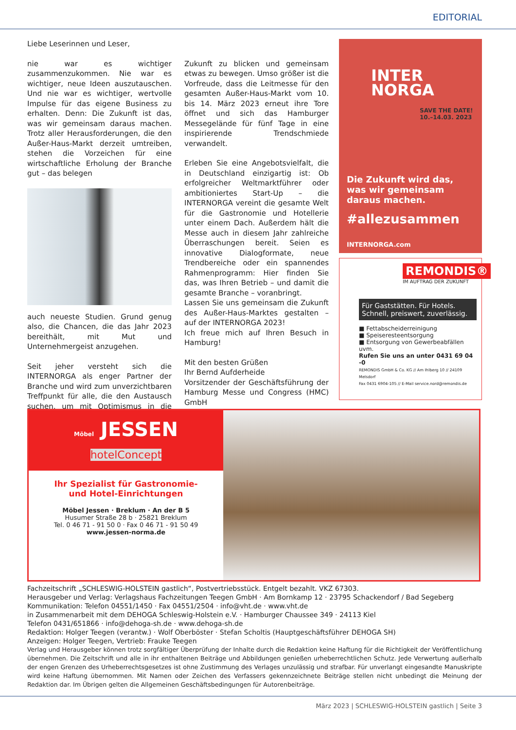EDITORIAL
Liebe Leserinnen und Leser,
nie war es wichtiger zusammenzukommen. Nie war es wichtiger, neue Ideen auszutauschen. Und nie war es wichtiger, wertvolle Impulse für das eigene Business zu erhalten. Denn: Die Zukunft ist das, was wir gemeinsam daraus machen. Trotz aller Herausforderungen, die den Außer-Haus-Markt derzeit umtreiben, stehen die Vorzeichen für eine wirtschaftliche Erholung der Branche gut – das belegen
auch neueste Studien. Grund genug also, die Chancen, die das Jahr 2023 bereithält, mit Mut und Unternehmergeist anzugehen.
Seit jeher versteht sich die INTERNORGA als enger Partner der Branche und wird zum unverzichtbaren Treffpunkt für alle, die den Austausch suchen, um mit Optimismus in die Zukunft zu blicken und gemeinsam etwas zu bewegen. Umso größer ist die Vorfreude, dass die Leitmesse für den gesamten Außer-Haus-Markt vom 10. bis 14. März 2023 erneut ihre Tore öffnet und sich das Hamburger Messegelände für fünf Tage in eine inspirierende Trendschmiede verwandelt.
Erleben Sie eine Angebotsvielfalt, die in Deutschland einzigartig ist: Ob erfolgreicher Weltmarktführer oder ambitioniertes Start-Up – die INTERNORGA vereint die gesamte Welt für die Gastronomie und Hotellerie unter einem Dach. Außerdem hält die Messe auch in diesem Jahr zahlreiche Überraschungen bereit. Seien es innovative Dialogformate, neue Trendbereiche oder ein spannendes Rahmenprogramm: Hier finden Sie das, was Ihren Betrieb – und damit die gesamte Branche – voranbringt.
Lassen Sie uns gemeinsam die Zukunft des Außer-Haus-Marktes gestalten – auf der INTERNORGA 2023!
Ich freue mich auf Ihren Besuch in Hamburg!
Mit den besten Grüßen
Ihr Bernd Aufderheide
Vorsitzender der Geschäftsführung der Hamburg Messe und Congress (HMC) GmbH
INTER
NORGA
SAVE THE DATE! 10.–14.03. 2023
Die Zukunft wird das, was wir gemeinsam daraus machen.
#allezusammen
INTERNORGA.com
REMONDIS®
IM AUFTRAG DER ZUKUNFT
Für Gaststätten. Für Hotels. Schnell, preiswert, zuverlässig.
■ Fettabscheiderreinigung
■ Speiseresteentsorgung
■ Entsorgung von Gewerbeabfällen uvm.
Rufen Sie uns an unter 0431 69 04 -0
REMONDIS GmbH & Co. KG // Am Ihlberg 10 // 24109 Melsdorf
Fax 0431 6904-105 // E-Mail service.nord@remondis.de
Möbel JESSEN hotelConcept
Ihr Spezialist für Gastronomie-
und Hotel-Einrichtungen
Möbel Jessen · Breklum · An der B 5
Husumer Straße 28 b · 25821 Breklum
Tel. 0 46 71 - 91 50 0 · Fax 0 46 71 - 91 50 49
www.jessen-norma.de
Fachzeitschrift „SCHLESWIG-HOLSTEIN gastlich“, Postvertriebsstück. Entgelt bezahlt. VKZ 67303.
Herausgeber und Verlag: Verlagshaus Fachzeitungen Teegen GmbH · Am Bornkamp 12 · 23795 Schackendorf / Bad Segeberg
Kommunikation: Telefon 04551/1450 · Fax 04551/2504 · info@vht.de · www.vht.de
in Zusammenarbeit mit dem DEHOGA Schleswig-Holstein e.V. · Hamburger Chaussee 349 · 24113 Kiel
Telefon 0431/651866 · info@dehoga-sh.de · www.dehoga-sh.de
Redaktion: Holger Teegen (verantw.) · Wolf Oberböster · Stefan Scholtis (Hauptgeschäftsführer DEHOGA SH)
Anzeigen: Holger Teegen, Vertrieb: Frauke Teegen
Verlag und Herausgeber können trotz sorgfältiger Überprüfung der Inhalte durch die Redaktion keine Haftung für die Richtigkeit der Veröffentlichung übernehmen. Die Zeitschrift und alle in ihr enthaltenen Beiträge und Abbildungen genießen urheberrechtlichen Schutz. Jede Verwertung außerhalb der engen Grenzen des Urheberrechtsgesetzes ist ohne Zustimmung des Verlages unzulässig und strafbar. Für unverlangt eingesandte Manuskripte wird keine Haftung übernommen. Mit Namen oder Zeichen des Verfassers gekennzeichnete Beiträge stellen nicht unbedingt die Meinung der Redaktion dar. Im Übrigen gelten die Allgemeinen Geschäftsbedingungen für Autorenbeiträge.
März 2023 | SCHLESWIG-HOLSTEIN gastlich | Seite 3